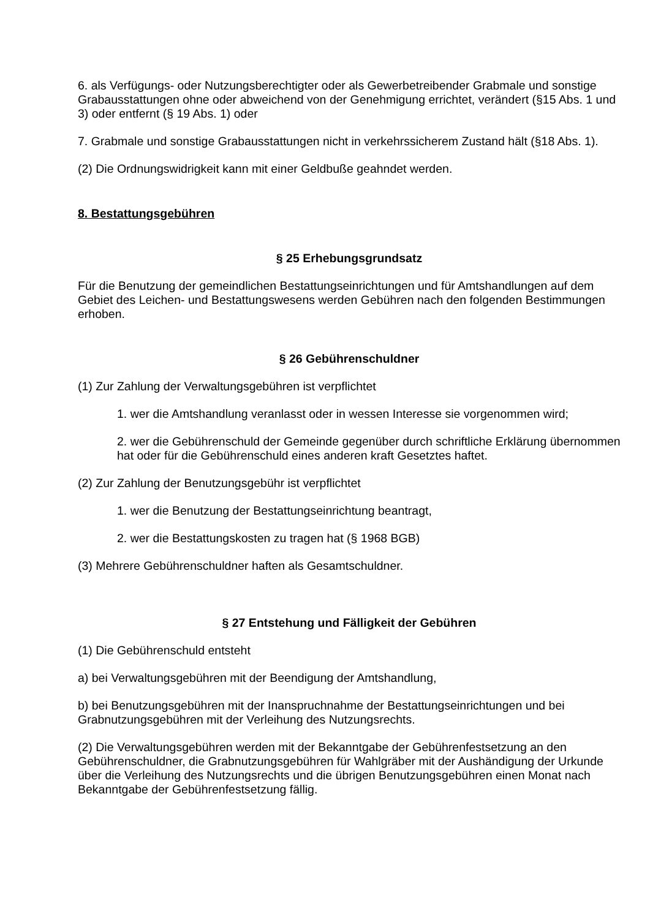6. als Verfügungs- oder Nutzungsberechtigter oder als Gewerbetreibender Grabmale und sonstige Grabausstattungen ohne oder abweichend von der Genehmigung errichtet, verändert (§15 Abs. 1 und 3) oder entfernt (§ 19 Abs. 1) oder
7. Grabmale und sonstige Grabausstattungen nicht in verkehrssicherem Zustand hält (§18 Abs. 1).
(2) Die Ordnungswidrigkeit kann mit einer Geldbuße geahndet werden.
8. Bestattungsgebühren
§ 25 Erhebungsgrundsatz
Für die Benutzung der gemeindlichen Bestattungseinrichtungen und für Amtshandlungen auf dem Gebiet des Leichen- und Bestattungswesens werden Gebühren nach den folgenden Bestimmungen erhoben.
§ 26 Gebührenschuldner
(1) Zur Zahlung der Verwaltungsgebühren ist verpflichtet
1. wer die Amtshandlung veranlasst oder in wessen Interesse sie vorgenommen wird;
2. wer die Gebührenschuld der Gemeinde gegenüber durch schriftliche Erklärung übernommen hat oder für die Gebührenschuld eines anderen kraft Gesetztes haftet.
(2) Zur Zahlung der Benutzungsgebühr ist verpflichtet
1. wer die Benutzung der Bestattungseinrichtung beantragt,
2. wer die Bestattungskosten zu tragen hat (§ 1968 BGB)
(3) Mehrere Gebührenschuldner haften als Gesamtschuldner.
§ 27 Entstehung und Fälligkeit der Gebühren
(1) Die Gebührenschuld entsteht
a) bei Verwaltungsgebühren mit der Beendigung der Amtshandlung,
b) bei Benutzungsgebühren mit der Inanspruchnahme der Bestattungseinrichtungen und bei Grabnutzungsgebühren mit der Verleihung des Nutzungsrechts.
(2) Die Verwaltungsgebühren werden mit der Bekanntgabe der Gebührenfestsetzung an den Gebührenschuldner, die Grabnutzungsgebühren für Wahlgräber mit der Aushändigung der Urkunde über die Verleihung des Nutzungsrechts und die übrigen Benutzungsgebühren einen Monat nach Bekanntgabe der Gebührenfestsetzung fällig.